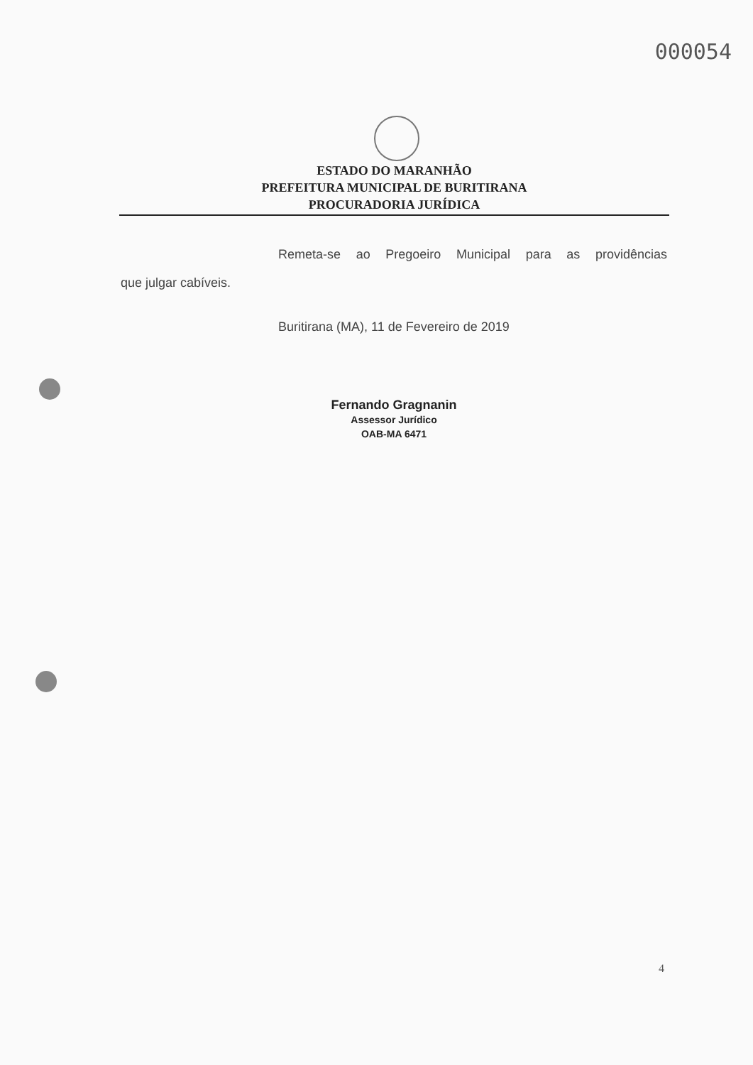000054
ESTADO DO MARANHÃO
PREFEITURA MUNICIPAL DE BURITIRANA
PROCURADORIA JURÍDICA
Remeta-se ao Pregoeiro Municipal para as providências
que julgar cabíveis.
Buritirana (MA), 11 de Fevereiro de 2019
Fernando Gragnanin
Assessor Jurídico
OAB-MA 6471
4